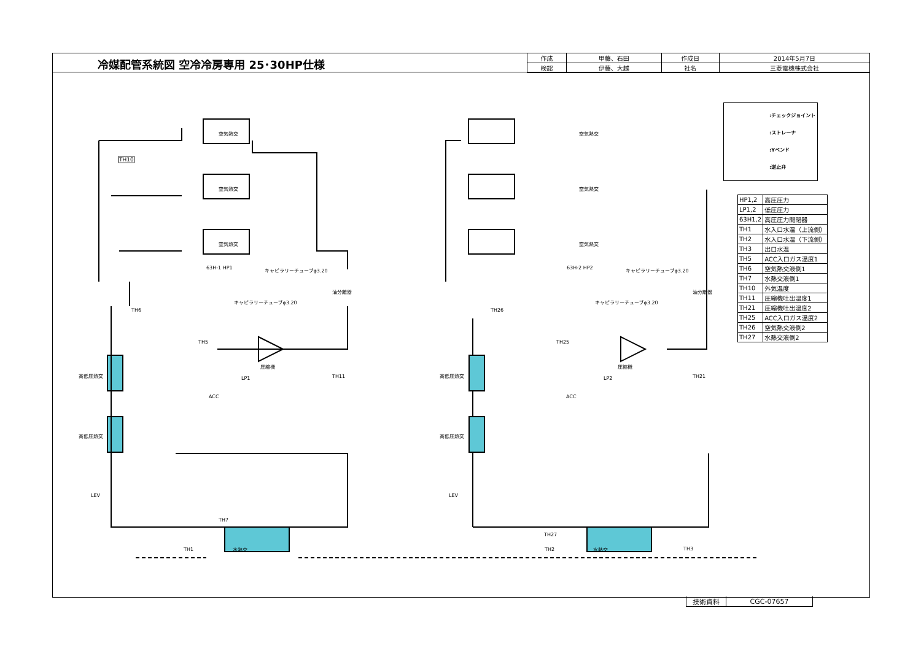冷媒配管系統図 空冷冷房専用 25･30HP仕様
| 作成 | 甲藤、石田 | 作成日 | 2014年5月7日 |
| 検認 | 伊藤、大越 | 社名 | 三菱電機株式会社 |
TH10
空気熱交
空気熱交
空気熱交
63H-1 HP1 キャピラリーチューブφ3.20
油分離器
キャピラリーチューブφ3.20
TH6
TH5
圧縮機
TH11
高低圧熱交
LP1
ACC
高低圧熱交
LEV
TH7
TH1 水熱交
空気熱交
空気熱交
空気熱交
63H-2 HP2 キャピラリーチューブφ3.20
油分離器
キャピラリーチューブφ3.20
TH26
TH25
圧縮機
TH21
高低圧熱交
LP2
ACC
高低圧熱交
LEV
TH27
TH2 水熱交 TH3
:チェックジョイント
:ストレーナ
:Yベンド
:逆止弁
| HP1,2 | 高圧圧力 |
| LP1,2 | 低圧圧力 |
| 63H1,2 | 高圧圧力開閉器 |
| TH1 | 水入口水温（上流側） |
| TH2 | 水入口水温（下流側） |
| TH3 | 出口水温 |
| TH5 | ACC入口ガス温度1 |
| TH6 | 空気熱交液側1 |
| TH7 | 水熱交液側1 |
| TH10 | 外気温度 |
| TH11 | 圧縮機吐出温度1 |
| TH21 | 圧縮機吐出温度2 |
| TH25 | ACC入口ガス温度2 |
| TH26 | 空気熱交液側2 |
| TH27 | 水熱交液側2 |
| 技術資料 | CGC-07657 |